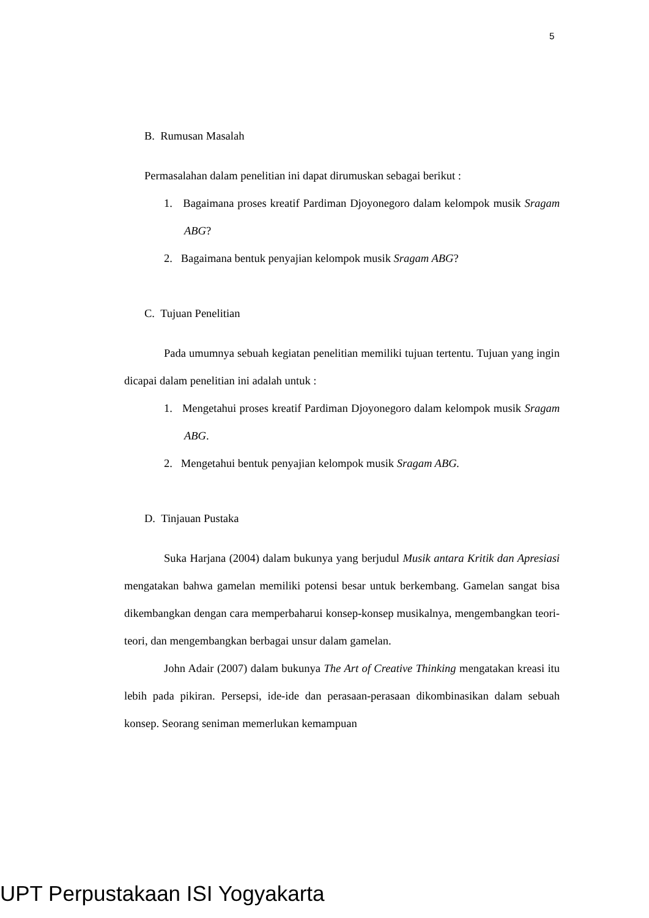5
B. Rumusan Masalah
Permasalahan dalam penelitian ini dapat dirumuskan sebagai berikut :
1. Bagaimana proses kreatif Pardiman Djoyonegoro dalam kelompok musik Sragam ABG?
2. Bagaimana bentuk penyajian kelompok musik Sragam ABG?
C. Tujuan Penelitian
Pada umumnya sebuah kegiatan penelitian memiliki tujuan tertentu. Tujuan yang ingin dicapai dalam penelitian ini adalah untuk :
1. Mengetahui proses kreatif Pardiman Djoyonegoro dalam kelompok musik Sragam ABG.
2. Mengetahui bentuk penyajian kelompok musik Sragam ABG.
D. Tinjauan Pustaka
Suka Harjana (2004) dalam bukunya yang berjudul Musik antara Kritik dan Apresiasi mengatakan bahwa gamelan memiliki potensi besar untuk berkembang. Gamelan sangat bisa dikembangkan dengan cara memperbaharui konsep-konsep musikalnya, mengembangkan teori-teori, dan mengembangkan berbagai unsur dalam gamelan.
John Adair (2007) dalam bukunya The Art of Creative Thinking mengatakan kreasi itu lebih pada pikiran. Persepsi, ide-ide dan perasaan-perasaan dikombinasikan dalam sebuah konsep. Seorang seniman memerlukan kemampuan
UPT Perpustakaan ISI Yogyakarta